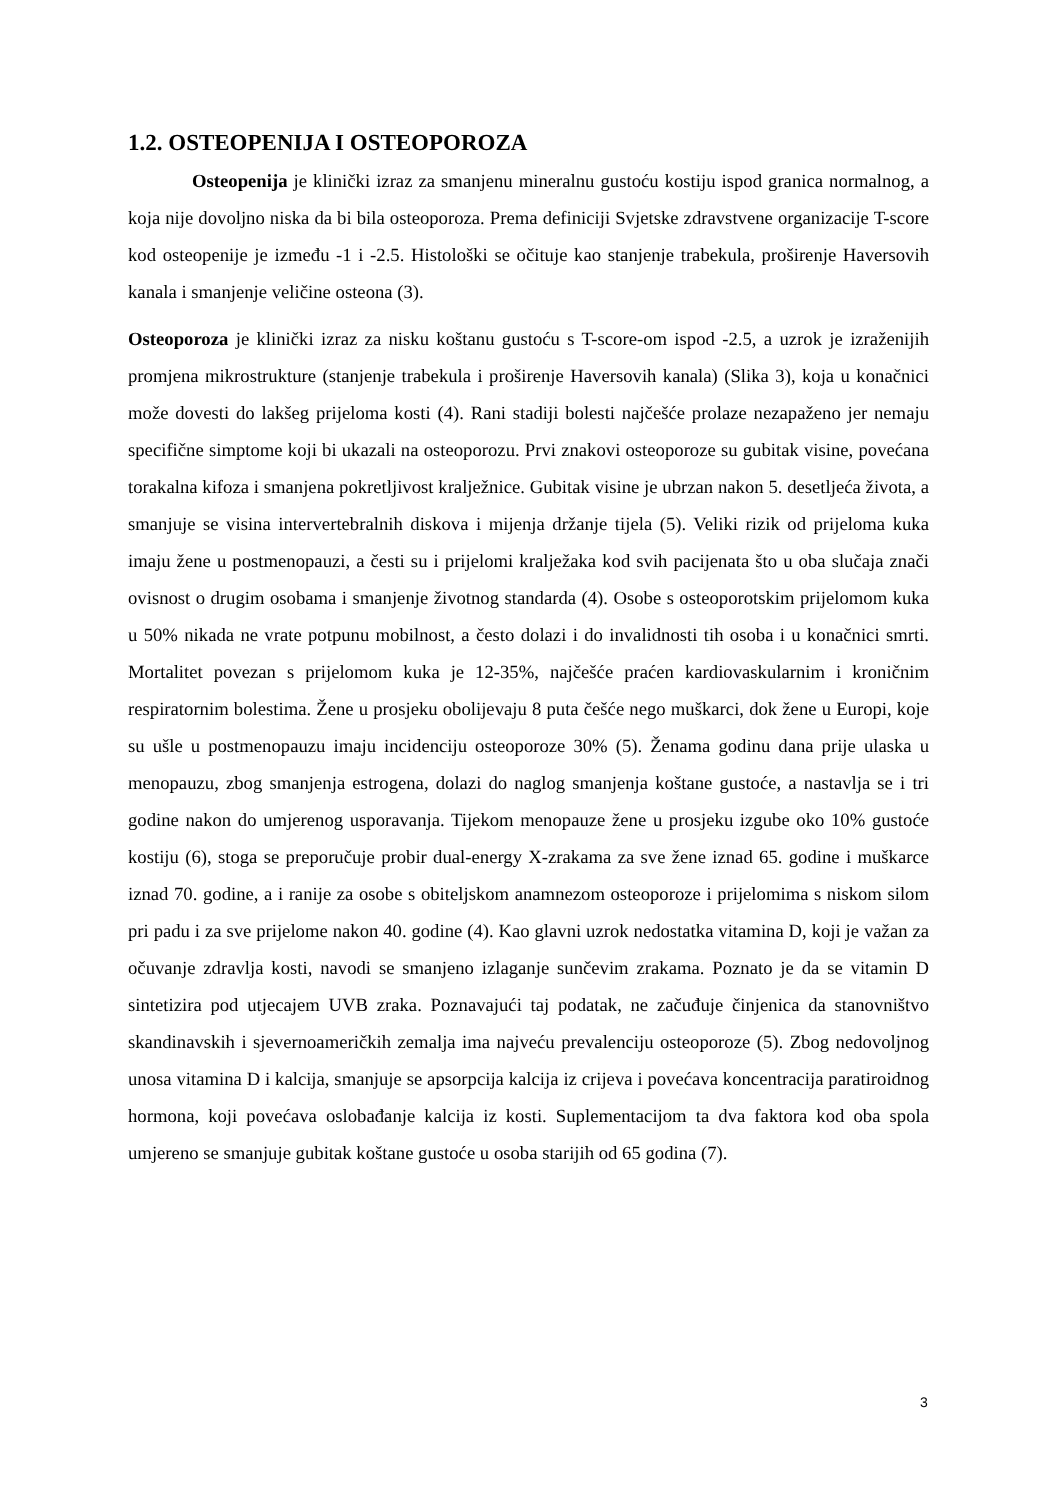1.2. OSTEOPENIJA I OSTEOPOROZA
Osteopenija je klinički izraz za smanjenu mineralnu gustoću kostiju ispod granica normalnog, a koja nije dovoljno niska da bi bila osteoporoza. Prema definiciji Svjetske zdravstvene organizacije T-score kod osteopenije je između -1 i -2.5. Histološki se očituje kao stanjenje trabekula, proširenje Haversovih kanala i smanjenje veličine osteona (3).
Osteoporoza je klinički izraz za nisku koštanu gustoću s T-score-om ispod -2.5, a uzrok je izraženijih promjena mikrostrukture (stanjenje trabekula i proširenje Haversovih kanala) (Slika 3), koja u konačnici može dovesti do lakšeg prijeloma kosti (4). Rani stadiji bolesti najčešće prolaze nezapaženo jer nemaju specifične simptome koji bi ukazali na osteoporozu. Prvi znakovi osteoporoze su gubitak visine, povećana torakalna kifoza i smanjena pokretljivost kralježnice. Gubitak visine je ubrzan nakon 5. desetljeća života, a smanjuje se visina intervertebralnih diskova i mijenja držanje tijela (5). Veliki rizik od prijeloma kuka imaju žene u postmenopauzi, a česti su i prijelomi kralježaka kod svih pacijenata što u oba slučaja znači ovisnost o drugim osobama i smanjenje životnog standarda (4). Osobe s osteoporotskim prijelomom kuka u 50% nikada ne vrate potpunu mobilnost, a često dolazi i do invalidnosti tih osoba i u konačnici smrti. Mortalitet povezan s prijelomom kuka je 12-35%, najčešće praćen kardiovaskularnim i kroničnim respiratornim bolestima. Žene u prosjeku obolijevaju 8 puta češće nego muškarci, dok žene u Europi, koje su ušle u postmenopauzu imaju incidenciju osteoporoze 30% (5). Ženama godinu dana prije ulaska u menopauzu, zbog smanjenja estrogena, dolazi do naglog smanjenja koštane gustoće, a nastavlja se i tri godine nakon do umjerenog usporavanja. Tijekom menopauze žene u prosjeku izgube oko 10% gustoće kostiju (6), stoga se preporučuje probir dual-energy X-zrakama za sve žene iznad 65. godine i muškarce iznad 70. godine, a i ranije za osobe s obiteljskom anamnezom osteoporoze i prijelomima s niskom silom pri padu i za sve prijelome nakon 40. godine (4). Kao glavni uzrok nedostatka vitamina D, koji je važan za očuvanje zdravlja kosti, navodi se smanjeno izlaganje sunčevim zrakama. Poznato je da se vitamin D sintetizira pod utjecajem UVB zraka. Poznavajući taj podatak, ne začuđuje činjenica da stanovništvo skandinavskih i sjevernoameričkih zemalja ima najveću prevalenciju osteoporoze (5). Zbog nedovoljnog unosa vitamina D i kalcija, smanjuje se apsorpcija kalcija iz crijeva i povećava koncentracija paratiroidnog hormona, koji povećava oslobađanje kalcija iz kosti. Suplementacijom ta dva faktora kod oba spola umjereno se smanjuje gubitak koštane gustoće u osoba starijih od 65 godina (7).
3